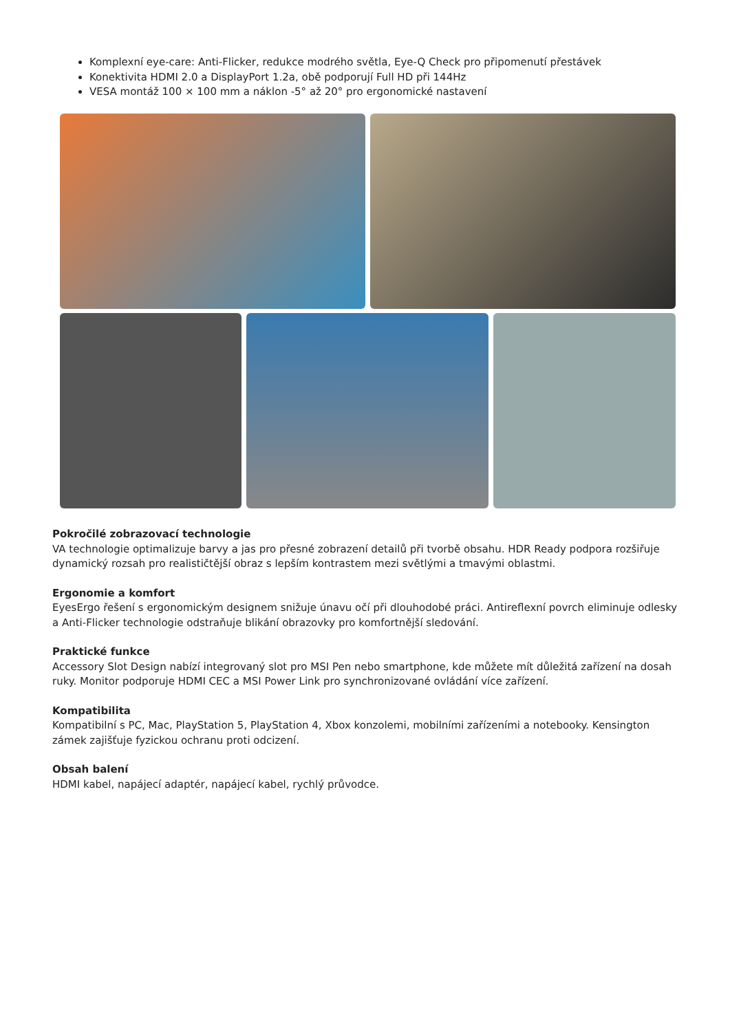Komplexní eye-care: Anti-Flicker, redukce modrého světla, Eye-Q Check pro připomenutí přestávek
Konektivita HDMI 2.0 a DisplayPort 1.2a, obě podporují Full HD při 144Hz
VESA montáž 100 × 100 mm a náklon -5° až 20° pro ergonomické nastavení
Pokročilé zobrazovací technologie
VA technologie optimalizuje barvy a jas pro přesné zobrazení detailů při tvorbě obsahu. HDR Ready podpora rozšiřuje dynamický rozsah pro realističtější obraz s lepším kontrastem mezi světlými a tmavými oblastmi.
Ergonomie a komfort
EyesErgo řešení s ergonomickým designem snižuje únavu očí při dlouhodobé práci. Antireflexní povrch eliminuje odlesky a Anti-Flicker technologie odstraňuje blikání obrazovky pro komfortnější sledování.
Praktické funkce
Accessory Slot Design nabízí integrovaný slot pro MSI Pen nebo smartphone, kde můžete mít důležitá zařízení na dosah ruky. Monitor podporuje HDMI CEC a MSI Power Link pro synchronizované ovládání více zařízení.
Kompatibilita
Kompatibilní s PC, Mac, PlayStation 5, PlayStation 4, Xbox konzolemi, mobilními zařízeními a notebooky. Kensington zámek zajišťuje fyzickou ochranu proti odcizení.
Obsah balení
HDMI kabel, napájecí adaptér, napájecí kabel, rychlý průvodce.